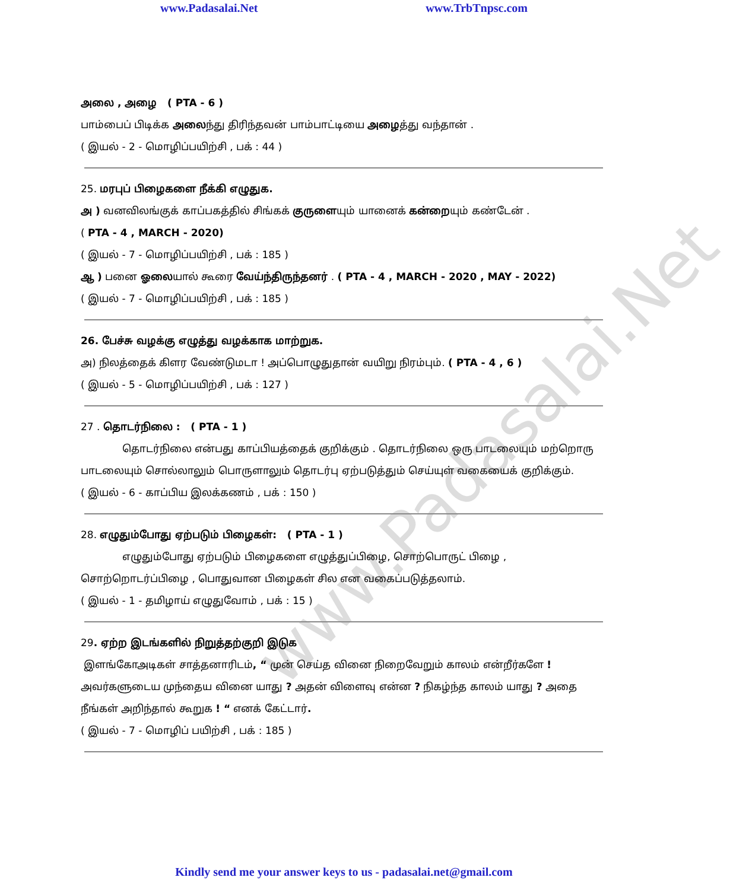www.Padasalai.Net
www.Padasalai.Net www.TrbTnpsc.com
அலை , அழை ( PTA - 6 )
பாம்பைப் பிடிக்க அலைந்து திரிந்தவன் பாம்பாட்டியை அழைத்து வந்தான் .
( இயல் - 2 - மொழிப்பயிற்சி , பக் : 44 )
25. மரபுப் பிழைகளை நீக்கி எழுதுக.
அ ) வனவிலங்குக் காப்பகத்தில் சிங்கக் குருளையும் யானைக் கன்றையும் கண்டேன் .
( PTA - 4 , MARCH - 2020)
( இயல் - 7 - மொழிப்பயிற்சி , பக் : 185 )
ஆ ) பனை ஓலையால் கூரை வேய்ந்திருந்தனர் . ( PTA - 4 , MARCH - 2020 , MAY - 2022)
( இயல் - 7 - மொழிப்பயிற்சி , பக் : 185 )
26. பேச்சு வழக்கு எழுத்து வழக்காக மாற்றுக.
அ) நிலத்தைக் கிளர வேண்டுமடா ! அப்பொழுதுதான் வயிறு நிரம்பும். ( PTA - 4 , 6 )
( இயல் - 5 - மொழிப்பயிற்சி , பக் : 127 )
27 . தொடர்நிலை : ( PTA - 1 )
தொடர்நிலை என்பது காப்பியத்தைக் குறிக்கும் . தொடர்நிலை ஒரு பாடலையும் மற்றொரு பாடலையும் சொல்லாலும் பொருளாலும் தொடர்பு ஏற்படுத்தும் செய்யுள் வகையைக் குறிக்கும்.
( இயல் - 6 - காப்பிய இலக்கணம் , பக் : 150 )
28. எழுதும்போது ஏற்படும் பிழைகள்: ( PTA - 1 )
எழுதும்போது ஏற்படும் பிழைகளை எழுத்துப்பிழை, சொற்பொருட் பிழை , சொற்றொடர்ப்பிழை , பொதுவான பிழைகள் சில என வகைப்படுத்தலாம்.
( இயல் - 1 - தமிழாய் எழுதுவோம் , பக் : 15 )
29. ஏற்ற இடங்களில் நிறுத்தற்குறி இடுக
இளங்கோஅடிகள் சாத்தனாரிடம், “ முன் செய்த வினை நிறைவேறும் காலம் என்றீர்களே ! அவர்களுடைய முந்தைய வினை யாது ? அதன் விளைவு என்ன ? நிகழ்ந்த காலம் யாது ? அதை நீங்கள் அறிந்தால் கூறுக ! “ எனக் கேட்டார்.
( இயல் - 7 - மொழிப் பயிற்சி , பக் : 185 )
Kindly send me your answer keys to us - padasalai.net@gmail.com